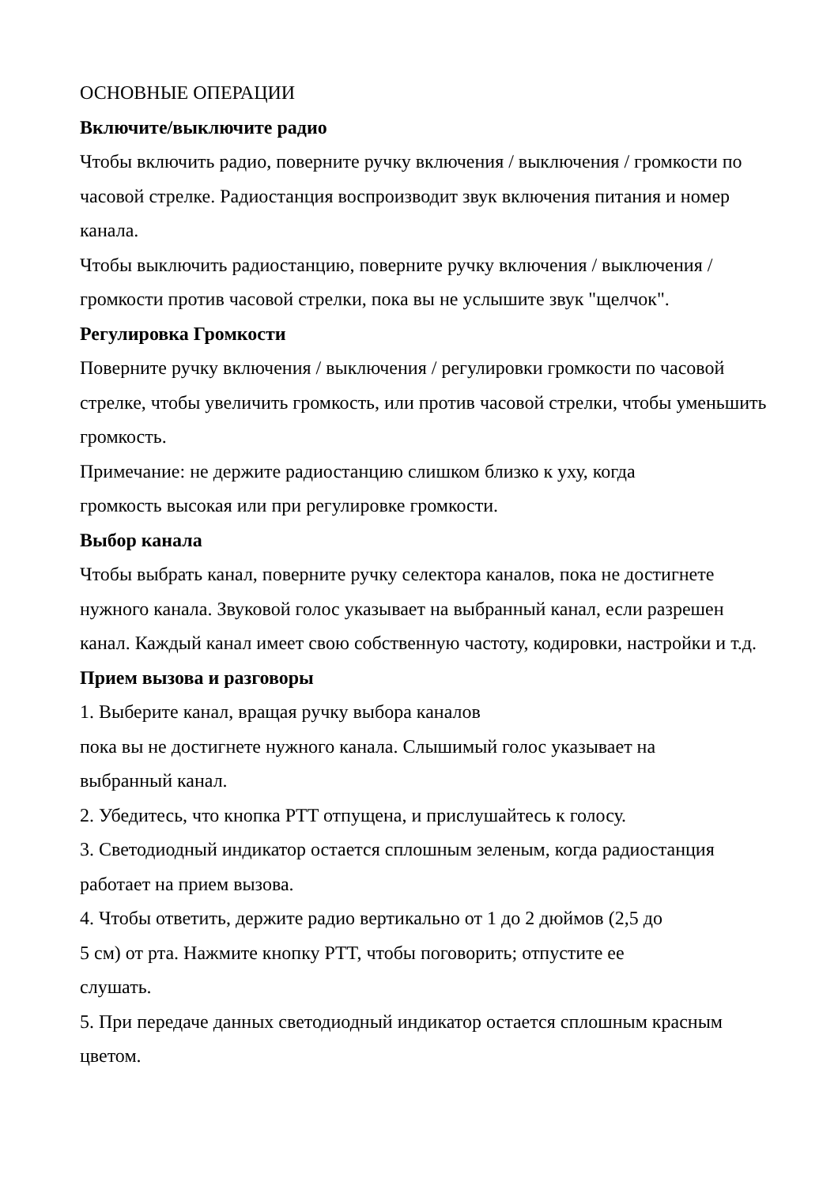ОСНОВНЫЕ ОПЕРАЦИИ
Включите/выключите радио
Чтобы включить радио, поверните ручку включения / выключения / громкости по часовой стрелке. Радиостанция воспроизводит звук включения питания и номер канала.
Чтобы выключить радиостанцию, поверните ручку включения / выключения / громкости против часовой стрелки, пока вы не услышите звук "щелчок".
Регулировка Громкости
Поверните ручку включения / выключения / регулировки громкости по часовой стрелке, чтобы увеличить громкость, или против часовой стрелки, чтобы уменьшить громкость.
Примечание: не держите радиостанцию слишком близко к уху, когда
громкость высокая или при регулировке громкости.
Выбор канала
Чтобы выбрать канал, поверните ручку селектора каналов, пока не достигнете нужного канала. Звуковой голос указывает на выбранный канал, если разрешен канал. Каждый канал имеет свою собственную частоту, кодировки, настройки и т.д.
Прием вызова и разговоры
1. Выберите канал, вращая ручку выбора каналов
пока вы не достигнете нужного канала. Слышимый голос указывает на
выбранный канал.
2. Убедитесь, что кнопка PTT отпущена, и прислушайтесь к голосу.
3. Светодиодный индикатор остается сплошным зеленым, когда радиостанция работает на прием вызова.
4. Чтобы ответить, держите радио вертикально от 1 до 2 дюймов (2,5 до
5 см) от рта. Нажмите кнопку PTT, чтобы поговорить; отпустите ее
слушать.
5. При передаче данных светодиодный индикатор остается сплошным красным цветом.